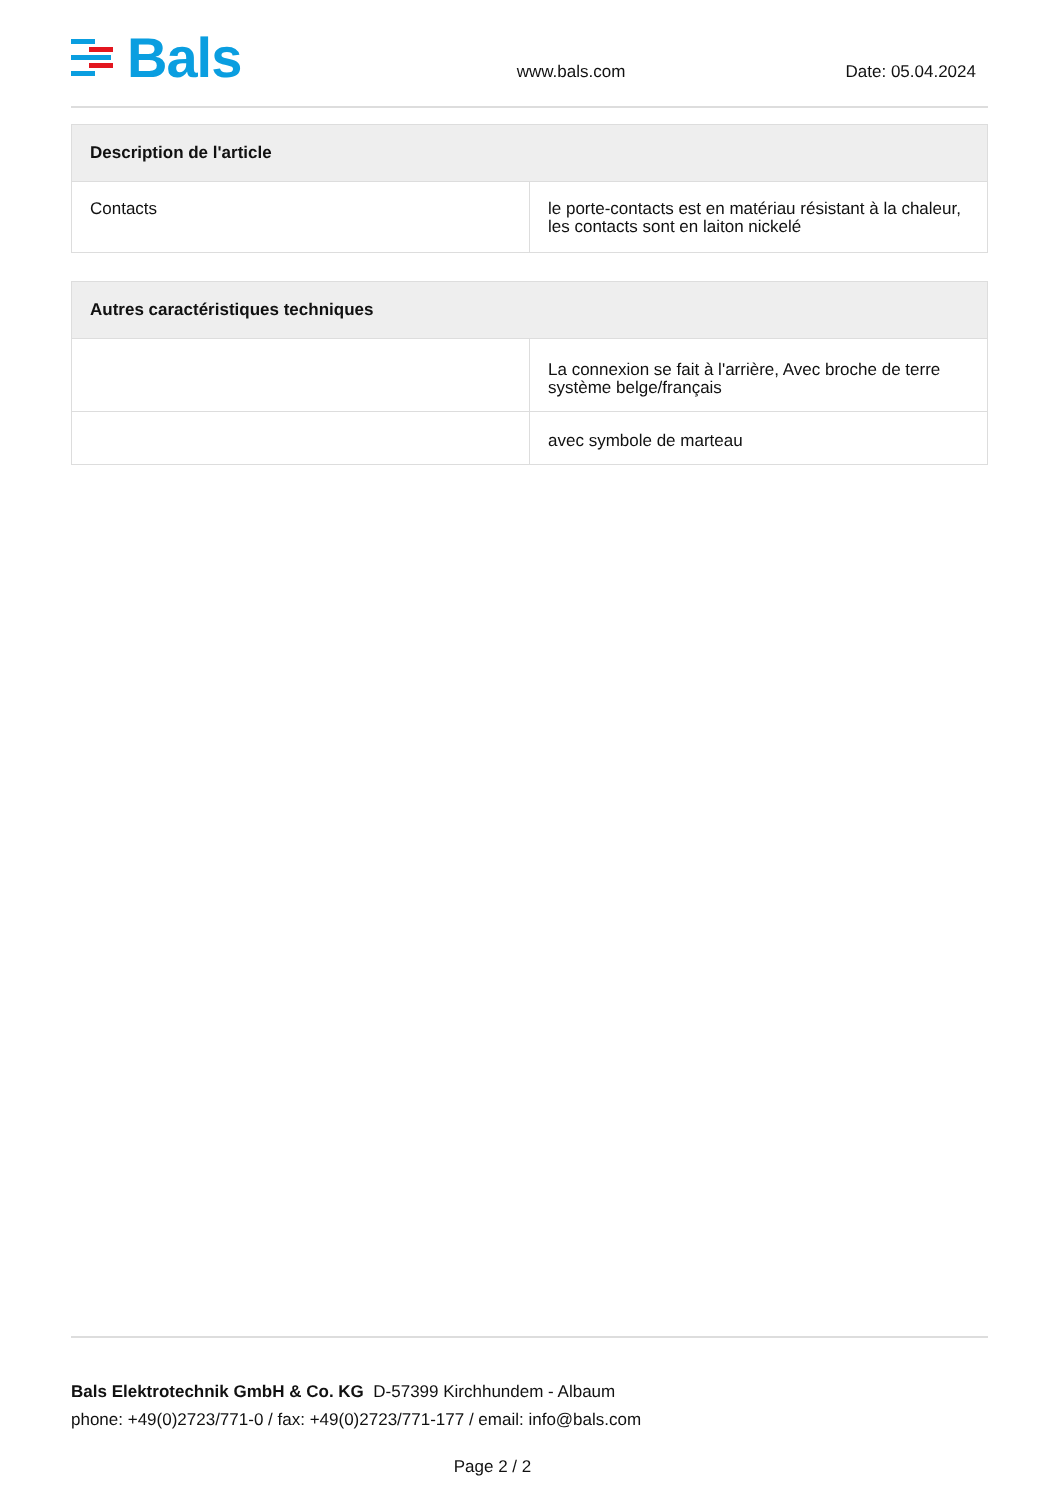Bals
www.bals.com
Date: 05.04.2024
| Description de l'article | |
| --- | --- |
| Contacts | le porte-contacts est en matériau résistant à la chaleur, les contacts sont en laiton nickelé |
| Autres caractéristiques techniques | |
| --- | --- |
| | La connexion se fait à l'arrière, Avec broche de terre système belge/français |
| | avec symbole de marteau |
Bals Elektrotechnik GmbH & Co. KG D-57399 Kirchhundem - Albaum
phone: +49(0)2723/771-0 / fax: +49(0)2723/771-177 / email: info@bals.com
Page 2 / 2